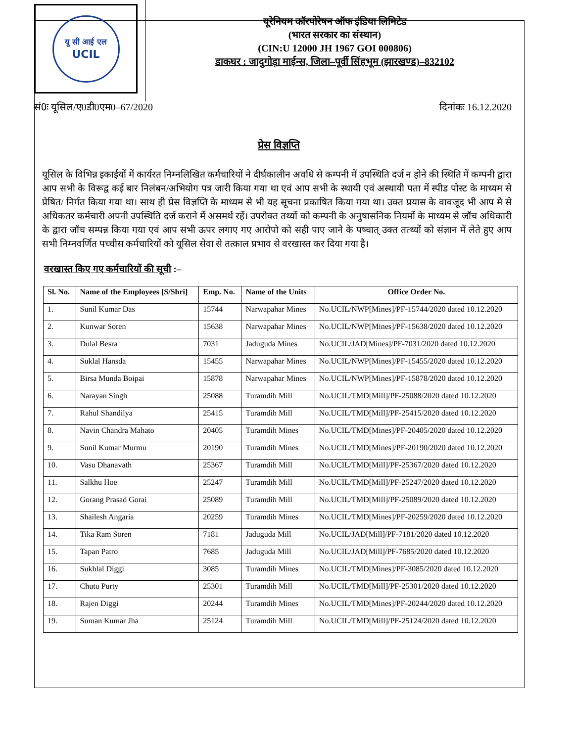यू सी आई एल
UCIL
यूरेनियम कॉरपोरेषन ऑफ इंडिया लिमिटेड
(भारत सरकार का संस्थान)
(CIN:U 12000 JH 1967 GOI 000806)
डाकघर : जादुगोड़ा माईन्स, जिला–पूर्वी सिंहभूम (झारखण्ड)–832102
सं0ः यूसिल/ए0डी0एम0–67/2020 दिनांकः 16.12.2020
प्रेस विज्ञप्ति
यूसिल के विभिन्न इकाईयों में कार्यरत निम्नलिखित कर्मचारियों ने दीर्घकालीन अवधि से कम्पनी में उपस्थिति दर्ज न होने की स्थिति में कम्पनी द्वारा आप सभी के विरूद्व कई बार निलंबन/अभियोग पत्र जारी किया गया था एवं आप सभी के स्थायी एवं अस्थायी पता में स्पीड पोस्ट के माध्यम से प्रेषित/ निर्गत किया गया था। साथ ही प्रेस विज्ञप्ति के माध्यम से भी यह सूचना प्रकाषित किया गया था। उक्त प्रयास के वावजूद भी आप मे से अधिकतर कर्मचारी अपनी उपस्थिति दर्ज कराने में असमर्थ रहें। उपरोक्त तथ्यों को कम्पनी के अनुषासनिक नियमों के माध्यम से जॉच अधिकारी के द्वारा जॉच सम्पन्न किया गया एवं आप सभी ऊपर लगाए गए आरोपो को सही पाए जाने के पष्चात् उक्त तत्थ्यों को संज्ञान में लेते हुए आप सभी निम्नवर्णित पच्चीस कर्मचारियों को यूसिल सेवा से तत्काल प्रभाव से वरखास्त कर दिया गया है।
वरखास्त किए गए कर्मचारियों की सूची :–
| Sl. No. | Name of the Employees [S/Shri] | Emp. No. | Name of the Units | Office Order No. |
| --- | --- | --- | --- | --- |
| 1. | Sunil Kumar Das | 15744 | Narwapahar Mines | No.UCIL/NWP[Mines]/PF-15744/2020 dated 10.12.2020 |
| 2. | Kunwar Soren | 15638 | Narwapahar Mines | No.UCIL/NWP[Mines]/PF-15638/2020 dated 10.12.2020 |
| 3. | Dulal Besra | 7031 | Jaduguda Mines | No.UCIL/JAD[Mines]/PF-7031/2020 dated 10.12.2020 |
| 4. | Suklal Hansda | 15455 | Narwapahar Mines | No.UCIL/NWP[Mines]/PF-15455/2020 dated 10.12.2020 |
| 5. | Birsa Munda Boipai | 15878 | Narwapahar Mines | No.UCIL/NWP[Mines]/PF-15878/2020 dated 10.12.2020 |
| 6. | Narayan Singh | 25088 | Turamdih Mill | No.UCIL/TMD[Mill]/PF-25088/2020 dated 10.12.2020 |
| 7. | Rahul Shandilya | 25415 | Turamdih Mill | No.UCIL/TMD[Mill]/PF-25415/2020 dated 10.12.2020 |
| 8. | Navin Chandra Mahato | 20405 | Turamdih Mines | No.UCIL/TMD[Mines]/PF-20405/2020 dated 10.12.2020 |
| 9. | Sunil Kumar Murmu | 20190 | Turamdih Mines | No.UCIL/TMD[Mines]/PF-20190/2020 dated 10.12.2020 |
| 10. | Vasu Dhanavath | 25367 | Turamdih Mill | No.UCIL/TMD[Mill]/PF-25367/2020 dated 10.12.2020 |
| 11. | Salkhu Hoe | 25247 | Turamdih Mill | No.UCIL/TMD[Mill]/PF-25247/2020 dated 10.12.2020 |
| 12. | Gorang Prasad Gorai | 25089 | Turamdih Mill | No.UCIL/TMD[Mill]/PF-25089/2020 dated 10.12.2020 |
| 13. | Shailesh Angaria | 20259 | Turamdih Mines | No.UCIL/TMD[Mines]/PF-20259/2020 dated 10.12.2020 |
| 14. | Tika Ram Soren | 7181 | Jaduguda Mill | No.UCIL/JAD[Mill]/PF-7181/2020 dated 10.12.2020 |
| 15. | Tapan Patro | 7685 | Jaduguda Mill | No.UCIL/JAD[Mill]/PF-7685/2020 dated 10.12.2020 |
| 16. | Sukhlal Diggi | 3085 | Turamdih Mines | No.UCIL/TMD[Mines]/PF-3085/2020 dated 10.12.2020 |
| 17. | Chutu Purty | 25301 | Turamdih Mill | No.UCIL/TMD[Mill]/PF-25301/2020 dated 10.12.2020 |
| 18. | Rajen Diggi | 20244 | Turamdih Mines | No.UCIL/TMD[Mines]/PF-20244/2020 dated 10.12.2020 |
| 19. | Suman Kumar Jha | 25124 | Turamdih Mill | No.UCIL/TMD[Mill]/PF-25124/2020 dated 10.12.2020 |